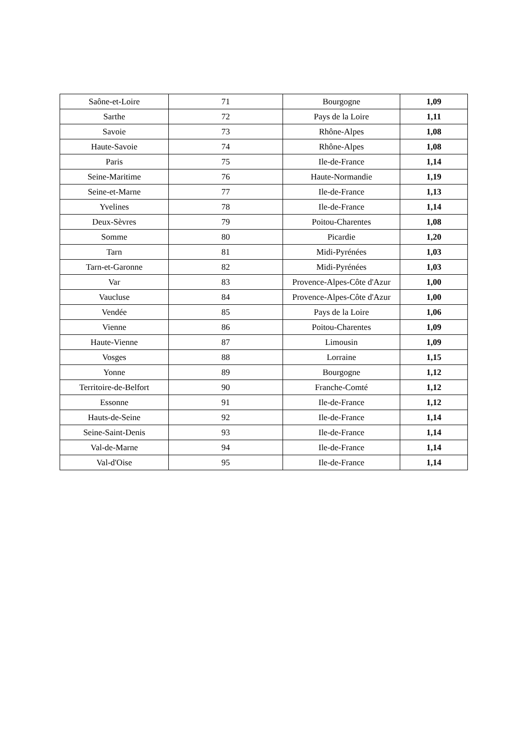| Saône-et-Loire | 71 | Bourgogne | 1,09 |
| Sarthe | 72 | Pays de la Loire | 1,11 |
| Savoie | 73 | Rhône-Alpes | 1,08 |
| Haute-Savoie | 74 | Rhône-Alpes | 1,08 |
| Paris | 75 | Ile-de-France | 1,14 |
| Seine-Maritime | 76 | Haute-Normandie | 1,19 |
| Seine-et-Marne | 77 | Ile-de-France | 1,13 |
| Yvelines | 78 | Ile-de-France | 1,14 |
| Deux-Sèvres | 79 | Poitou-Charentes | 1,08 |
| Somme | 80 | Picardie | 1,20 |
| Tarn | 81 | Midi-Pyrénées | 1,03 |
| Tarn-et-Garonne | 82 | Midi-Pyrénées | 1,03 |
| Var | 83 | Provence-Alpes-Côte d'Azur | 1,00 |
| Vaucluse | 84 | Provence-Alpes-Côte d'Azur | 1,00 |
| Vendée | 85 | Pays de la Loire | 1,06 |
| Vienne | 86 | Poitou-Charentes | 1,09 |
| Haute-Vienne | 87 | Limousin | 1,09 |
| Vosges | 88 | Lorraine | 1,15 |
| Yonne | 89 | Bourgogne | 1,12 |
| Territoire-de-Belfort | 90 | Franche-Comté | 1,12 |
| Essonne | 91 | Ile-de-France | 1,12 |
| Hauts-de-Seine | 92 | Ile-de-France | 1,14 |
| Seine-Saint-Denis | 93 | Ile-de-France | 1,14 |
| Val-de-Marne | 94 | Ile-de-France | 1,14 |
| Val-d'Oise | 95 | Ile-de-France | 1,14 |